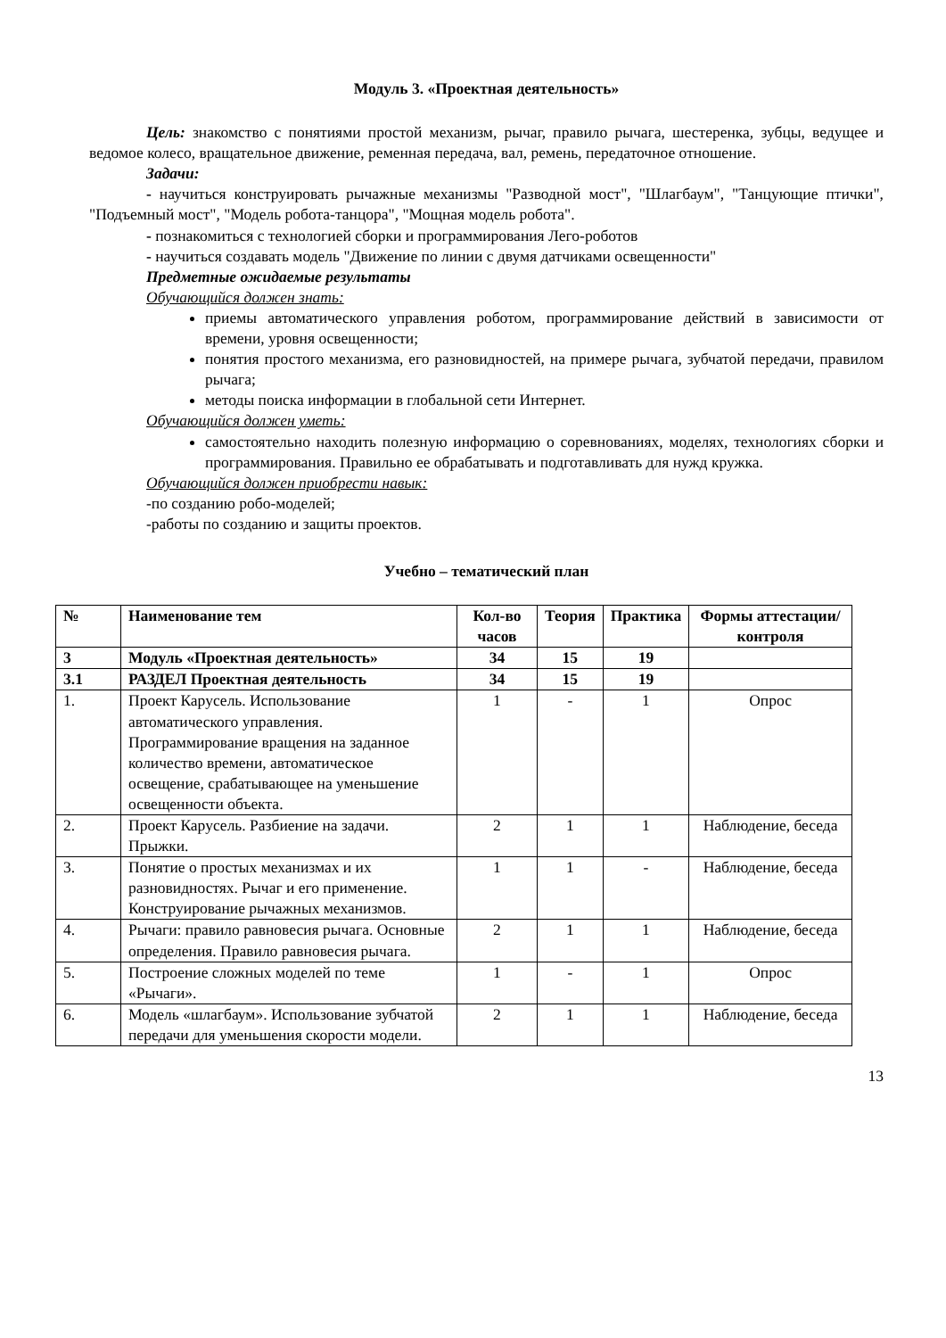Модуль 3. «Проектная деятельность»
Цель: знакомство с понятиями простой механизм, рычаг, правило рычага, шестеренка, зубцы, ведущее и ведомое колесо, вращательное движение, ременная передача, вал, ремень, передаточное отношение.
Задачи:
- научиться конструировать рычажные механизмы "Разводной мост", "Шлагбаум", "Танцующие птички", "Подъемный мост", "Модель робота-танцора", "Мощная модель робота".
- познакомиться с технологией сборки и программирования Лего-роботов
- научиться создавать модель "Движение по линии с двумя датчиками освещенности"
Предметные ожидаемые результаты
Обучающийся должен знать:
приемы автоматического управления роботом, программирование действий в зависимости от времени, уровня освещенности;
понятия простого механизма, его разновидностей, на примере рычага, зубчатой передачи, правилом рычага;
методы поиска информации в глобальной сети Интернет.
Обучающийся должен уметь:
самостоятельно находить полезную информацию о соревнованиях, моделях, технологиях сборки и программирования. Правильно ее обрабатывать и подготавливать для нужд кружка.
Обучающийся должен приобрести навык:
-по созданию робо-моделей;
-работы по созданию и защиты проектов.
Учебно – тематический план
| № | Наименование тем | Кол-во часов | Теория | Практика | Формы аттестации/ контроля |
| --- | --- | --- | --- | --- | --- |
| 3 | Модуль «Проектная деятельность» | 34 | 15 | 19 | |
| 3.1 | РАЗДЕЛ Проектная деятельность | 34 | 15 | 19 | |
| 1. | Проект Карусель. Использование автоматического управления. Программирование вращения на заданное количество времени, автоматическое освещение, срабатывающее на уменьшение освещенности объекта. | 1 | - | 1 | Опрос |
| 2. | Проект Карусель. Разбиение на задачи. Прыжки. | 2 | 1 | 1 | Наблюдение, беседа |
| 3. | Понятие о простых механизмах и их разновидностях. Рычаг и его применение. Конструирование рычажных механизмов. | 1 | 1 | - | Наблюдение, беседа |
| 4. | Рычаги: правило равновесия рычага. Основные определения. Правило равновесия рычага. | 2 | 1 | 1 | Наблюдение, беседа |
| 5. | Построение сложных моделей по теме «Рычаги». | 1 | - | 1 | Опрос |
| 6. | Модель «шлагбаум». Использование зубчатой передачи для уменьшения скорости модели. | 2 | 1 | 1 | Наблюдение, беседа |
13